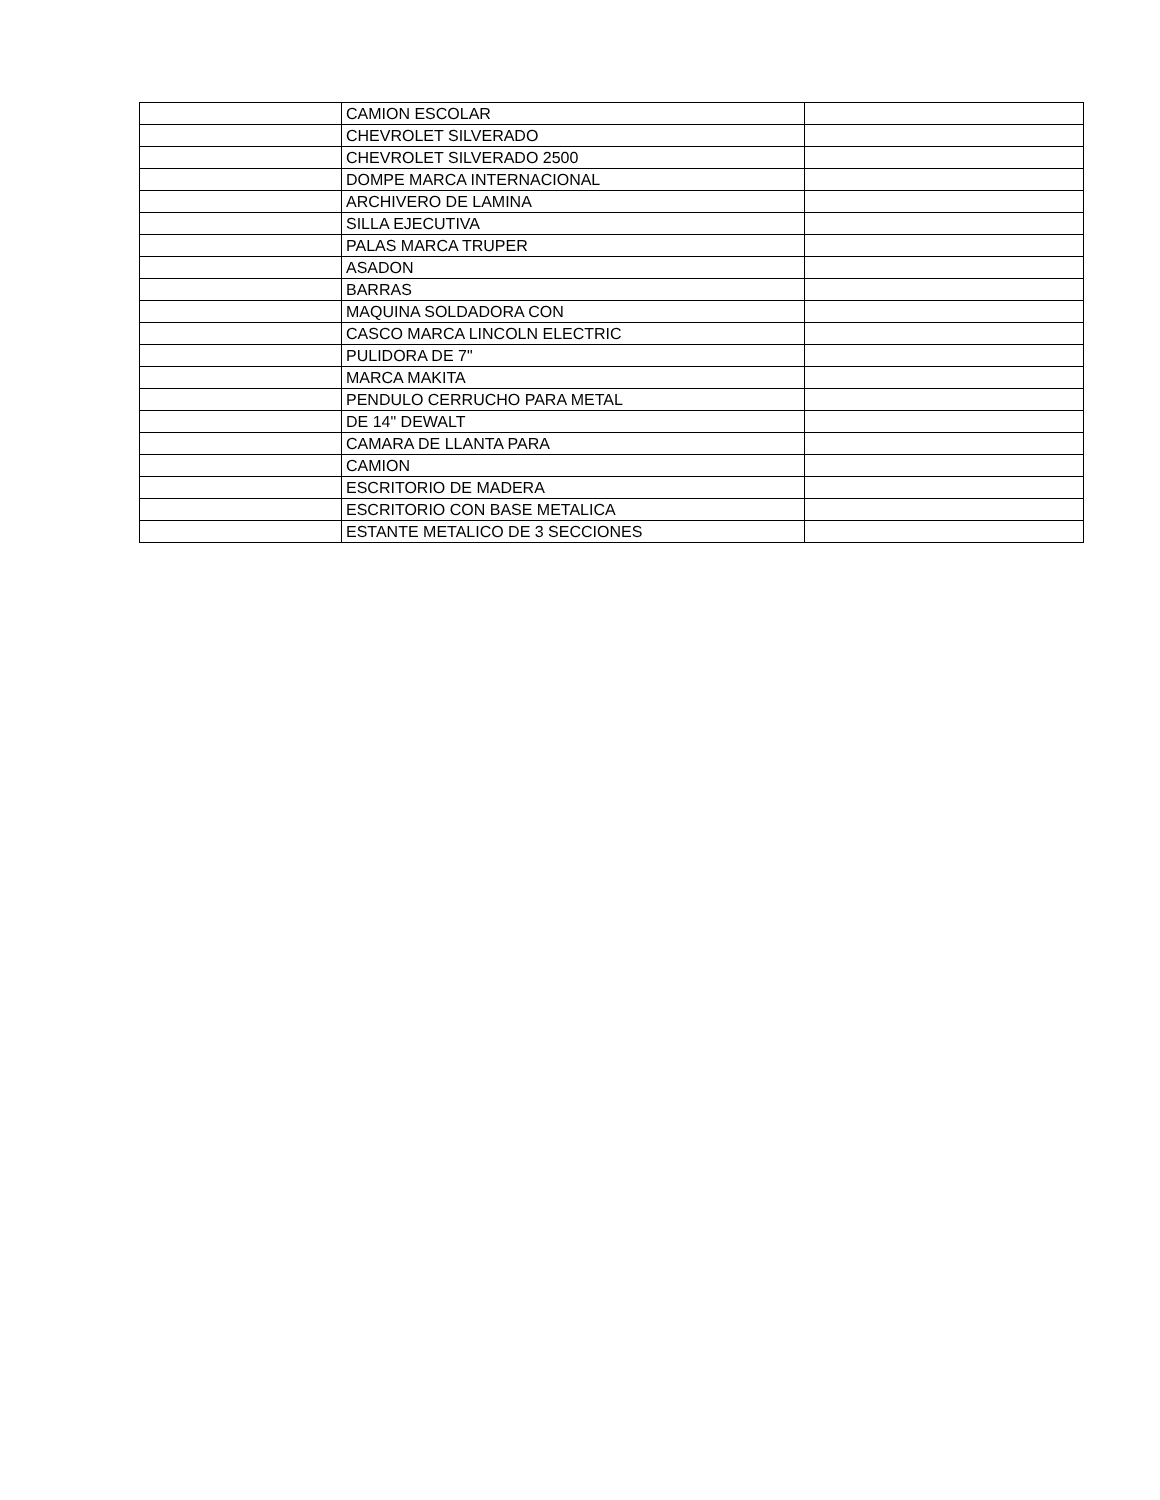| | CAMION ESCOLAR | |
| | CHEVROLET SILVERADO | |
| | CHEVROLET SILVERADO 2500 | |
| | DOMPE MARCA INTERNACIONAL | |
| | ARCHIVERO DE LAMINA | |
| | SILLA EJECUTIVA | |
| | PALAS MARCA TRUPER | |
| | ASADON | |
| | BARRAS | |
| | MAQUINA SOLDADORA CON | |
| | CASCO MARCA LINCOLN ELECTRIC | |
| | PULIDORA DE 7" | |
| | MARCA MAKITA | |
| | PENDULO CERRUCHO PARA METAL | |
| | DE 14" DEWALT | |
| | CAMARA DE LLANTA PARA | |
| | CAMION | |
| | ESCRITORIO DE MADERA | |
| | ESCRITORIO CON BASE METALICA | |
| | ESTANTE METALICO DE 3 SECCIONES | |